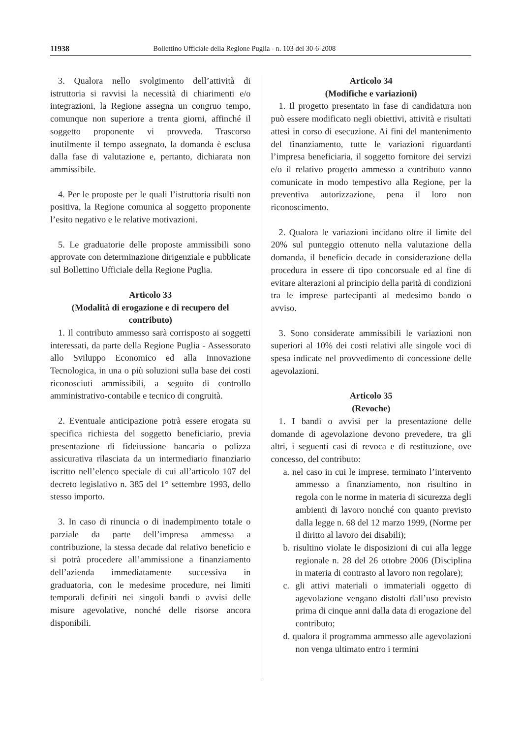11938 Bollettino Ufficiale della Regione Puglia - n. 103 del 30-6-2008
3. Qualora nello svolgimento dell’attività di istruttoria si ravvisi la necessità di chiarimenti e/o integrazioni, la Regione assegna un congruo tempo, comunque non superiore a trenta giorni, affinché il soggetto proponente vi provveda. Trascorso inutilmente il tempo assegnato, la domanda è esclusa dalla fase di valutazione e, pertanto, dichiarata non ammissibile.
4. Per le proposte per le quali l’istruttoria risulti non positiva, la Regione comunica al soggetto proponente l’esito negativo e le relative motivazioni.
5. Le graduatorie delle proposte ammissibili sono approvate con determinazione dirigenziale e pubblicate sul Bollettino Ufficiale della Regione Puglia.
Articolo 33
(Modalità di erogazione e di recupero del contributo)
1. Il contributo ammesso sarà corrisposto ai soggetti interessati, da parte della Regione Puglia - Assessorato allo Sviluppo Economico ed alla Innovazione Tecnologica, in una o più soluzioni sulla base dei costi riconosciuti ammissibili, a seguito di controllo amministrativo-contabile e tecnico di congruità.
2. Eventuale anticipazione potrà essere erogata su specifica richiesta del soggetto beneficiario, previa presentazione di fideiussione bancaria o polizza assicurativa rilasciata da un intermediario finanziario iscritto nell’elenco speciale di cui all’articolo 107 del decreto legislativo n. 385 del 1° settembre 1993, dello stesso importo.
3. In caso di rinuncia o di inadempimento totale o parziale da parte dell’impresa ammessa a contribuzione, la stessa decade dal relativo beneficio e si potrà procedere all’ammissione a finanziamento dell’azienda immediatamente successiva in graduatoria, con le medesime procedure, nei limiti temporali definiti nei singoli bandi o avvisi delle misure agevolative, nonché delle risorse ancora disponibili.
Articolo 34
(Modifiche e variazioni)
1. Il progetto presentato in fase di candidatura non può essere modificato negli obiettivi, attività e risultati attesi in corso di esecuzione. Ai fini del mantenimento del finanziamento, tutte le variazioni riguardanti l’impresa beneficiaria, il soggetto fornitore dei servizi e/o il relativo progetto ammesso a contributo vanno comunicate in modo tempestivo alla Regione, per la preventiva autorizzazione, pena il loro non riconoscimento.
2. Qualora le variazioni incidano oltre il limite del 20% sul punteggio ottenuto nella valutazione della domanda, il beneficio decade in considerazione della procedura in essere di tipo concorsuale ed al fine di evitare alterazioni al principio della parità di condizioni tra le imprese partecipanti al medesimo bando o avviso.
3. Sono considerate ammissibili le variazioni non superiori al 10% dei costi relativi alle singole voci di spesa indicate nel provvedimento di concessione delle agevolazioni.
Articolo 35
(Revoche)
1. I bandi o avvisi per la presentazione delle domande di agevolazione devono prevedere, tra gli altri, i seguenti casi di revoca e di restituzione, ove concesso, del contributo:
a. nel caso in cui le imprese, terminato l’intervento ammesso a finanziamento, non risultino in regola con le norme in materia di sicurezza degli ambienti di lavoro nonché con quanto previsto dalla legge n. 68 del 12 marzo 1999, (Norme per il diritto al lavoro dei disabili);
b. risultino violate le disposizioni di cui alla legge regionale n. 28 del 26 ottobre 2006 (Disciplina in materia di contrasto al lavoro non regolare);
c. gli attivi materiali o immateriali oggetto di agevolazione vengano distolti dall’uso previsto prima di cinque anni dalla data di erogazione del contributo;
d. qualora il programma ammesso alle agevolazioni non venga ultimato entro i termini